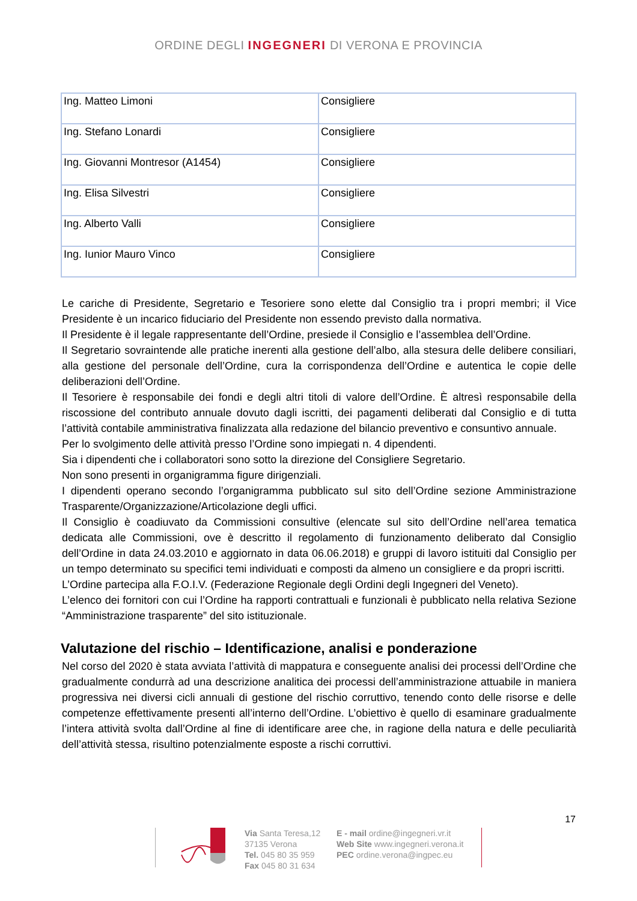ORDINE DEGLI INGEGNERI DI VERONA E PROVINCIA
| Ing. Matteo Limoni | Consigliere |
| Ing. Stefano Lonardi | Consigliere |
| Ing. Giovanni Montresor (A1454) | Consigliere |
| Ing. Elisa Silvestri | Consigliere |
| Ing. Alberto Valli | Consigliere |
| Ing. Iunior Mauro Vinco | Consigliere |
Le cariche di Presidente, Segretario e Tesoriere sono elette dal Consiglio tra i propri membri; il Vice Presidente è un incarico fiduciario del Presidente non essendo previsto dalla normativa.
Il Presidente è il legale rappresentante dell’Ordine, presiede il Consiglio e l’assemblea dell’Ordine.
Il Segretario sovraintende alle pratiche inerenti alla gestione dell’albo, alla stesura delle delibere consiliari, alla gestione del personale dell’Ordine, cura la corrispondenza dell’Ordine e autentica le copie delle deliberazioni dell’Ordine.
Il Tesoriere è responsabile dei fondi e degli altri titoli di valore dell’Ordine. È altresì responsabile della riscossione del contributo annuale dovuto dagli iscritti, dei pagamenti deliberati dal Consiglio e di tutta l’attività contabile amministrativa finalizzata alla redazione del bilancio preventivo e consuntivo annuale.
Per lo svolgimento delle attività presso l’Ordine sono impiegati n. 4 dipendenti.
Sia i dipendenti che i collaboratori sono sotto la direzione del Consigliere Segretario.
Non sono presenti in organigramma figure dirigenziali.
I dipendenti operano secondo l’organigramma pubblicato sul sito dell’Ordine sezione Amministrazione Trasparente/Organizzazione/Articolazione degli uffici.
Il Consiglio è coadiuvato da Commissioni consultive (elencate sul sito dell’Ordine nell’area tematica dedicata alle Commissioni, ove è descritto il regolamento di funzionamento deliberato dal Consiglio dell’Ordine in data 24.03.2010 e aggiornato in data 06.06.2018) e gruppi di lavoro istituiti dal Consiglio per un tempo determinato su specifici temi individuati e composti da almeno un consigliere e da propri iscritti.
L’Ordine partecipa alla F.O.I.V. (Federazione Regionale degli Ordini degli Ingegneri del Veneto).
L’elenco dei fornitori con cui l’Ordine ha rapporti contrattuali e funzionali è pubblicato nella relativa Sezione “Amministrazione trasparente” del sito istituzionale.
Valutazione del rischio – Identificazione, analisi e ponderazione
Nel corso del 2020 è stata avviata l’attività di mappatura e conseguente analisi dei processi dell’Ordine che gradualmente condurrà ad una descrizione analitica dei processi dell’amministrazione attuabile in maniera progressiva nei diversi cicli annuali di gestione del rischio corruttivo, tenendo conto delle risorse e delle competenze effettivamente presenti all’interno dell’Ordine. L’obiettivo è quello di esaminare gradualmente l’intera attività svolta dall’Ordine al fine di identificare aree che, in ragione della natura e delle peculiarità dell’attività stessa, risultino potenzialmente esposte a rischi corruttivi.
17
Via Santa Teresa,12
37135 Verona
Tel. 045 80 35 959
Fax 045 80 31 634
E - mail ordine@ingegneri.vr.it
Web Site www.ingegneri.verona.it
PEC ordine.verona@ingpec.eu